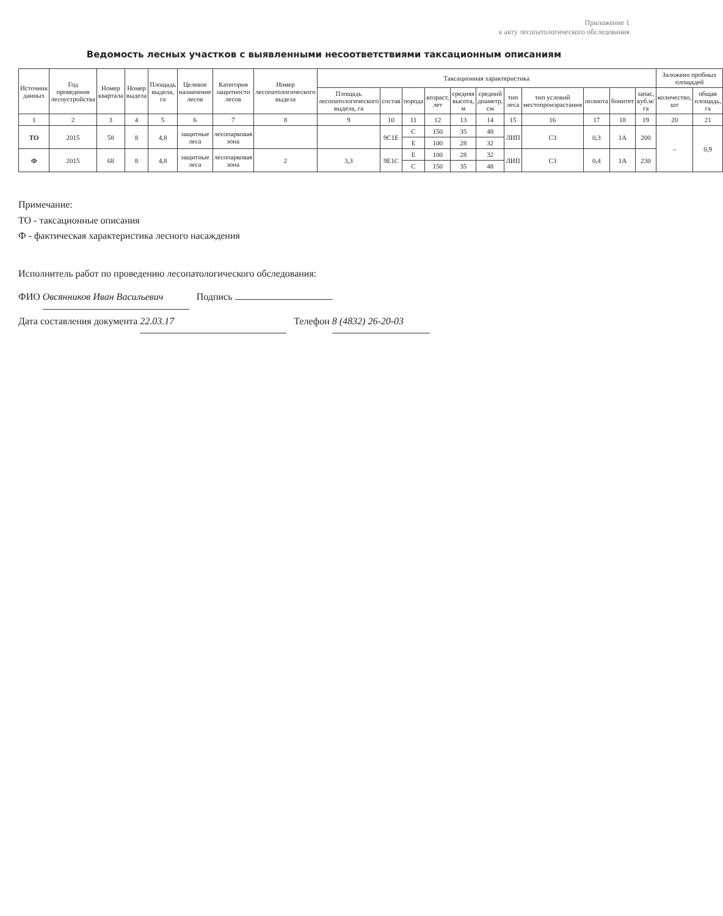Приложение 1
к акту лесопатологического обследования
Ведомость лесных участков с выявленными несоответствиями таксационным описаниям
| Источник данных | Год проведения лесоустройства | Номер квартала | Номер выдела | Площадь выдела, га | Целевое назначение лесов | Категория защитности лесов | Номер лесопатологического выдела | Таксационная характеристика | | | | | | | | | | | Заложено пробных площадей | |
| --- | --- | --- | --- | --- | --- | --- | --- | --- | --- | --- | --- | --- | --- | --- | --- | --- | --- | --- | --- | --- |
| | | | | | | | | Площадь лесопатологического выдела, га | состав | порода | возраст, лет | средняя высота, м | средний диаметр, см | тип леса | тип условий местопроизрастания | полнота | бонитет | запас, куб.м/га | количество, шт | общая площадь, га |
| 1 | 2 | 3 | 4 | 5 | 6 | 7 | 8 | 9 | 10 | 11 | 12 | 13 | 14 | 15 | 16 | 17 | 18 | 19 | 20 | 21 |
| ТО | 2015 | 58 | 8 | 4,8 | защитные леса | лесопарковая зона | | | 9С1Е | С | 150 | 35 | 48 | ЛИП | С3 | 0,3 | 1А | 200 | – | 0,9 |
| | | | | | | | | | | Е | 100 | 28 | 32 | | | | | | | |
| Ф | 2015 | 68 | 8 | 4,8 | защитные леса | лесопарковая зона | 2 | 3,3 | 9Е1С | Е | 100 | 28 | 32 | ЛИП | С3 | 0,4 | 1А | 230 | | |
| | | | | | | | | | | С | 150 | 35 | 48 | | | | | | | |
Примечание:
ТО - таксационные описания
Ф - фактическая характеристика лесного насаждения
Исполнитель работ по проведению лесопатологического обследования:
ФИО Овсянников Иван Васильевич Подпись
Дата составления документа 22.03.17 Телефон 8 (4832) 26-20-03